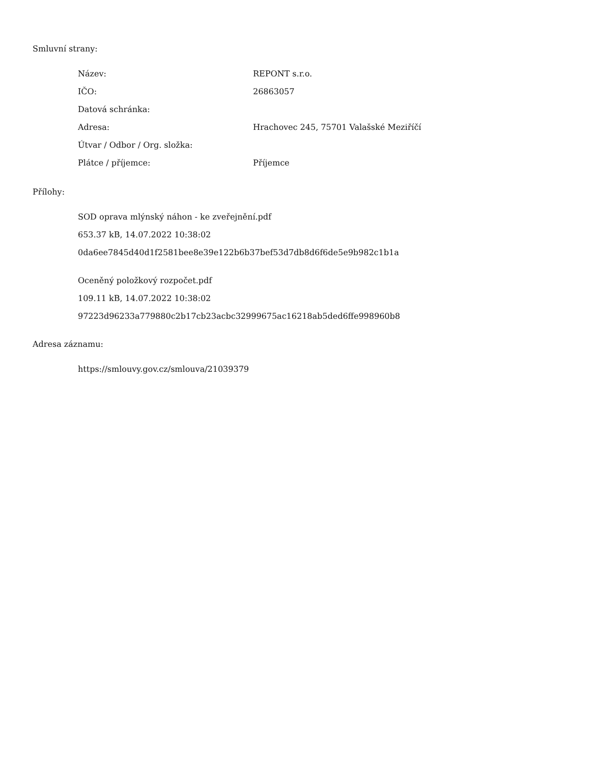Smluvní strany:
| Název: | REPONT s.r.o. |
| IČO: | 26863057 |
| Datová schránka: | |
| Adresa: | Hrachovec 245, 75701 Valašské Meziříčí |
| Útvar / Odbor / Org. složka: | |
| Plátce / příjemce: | Příjemce |
Přílohy:
SOD oprava mlýnský náhon - ke zveřejnění.pdf
653.37 kB, 14.07.2022 10:38:02
0da6ee7845d40d1f2581bee8e39e122b6b37bef53d7db8d6f6de5e9b982c1b1a
Oceněný položkový rozpočet.pdf
109.11 kB, 14.07.2022 10:38:02
97223d96233a779880c2b17cb23acbc32999675ac16218ab5ded6ffe998960b8
Adresa záznamu:
https://smlouvy.gov.cz/smlouva/21039379